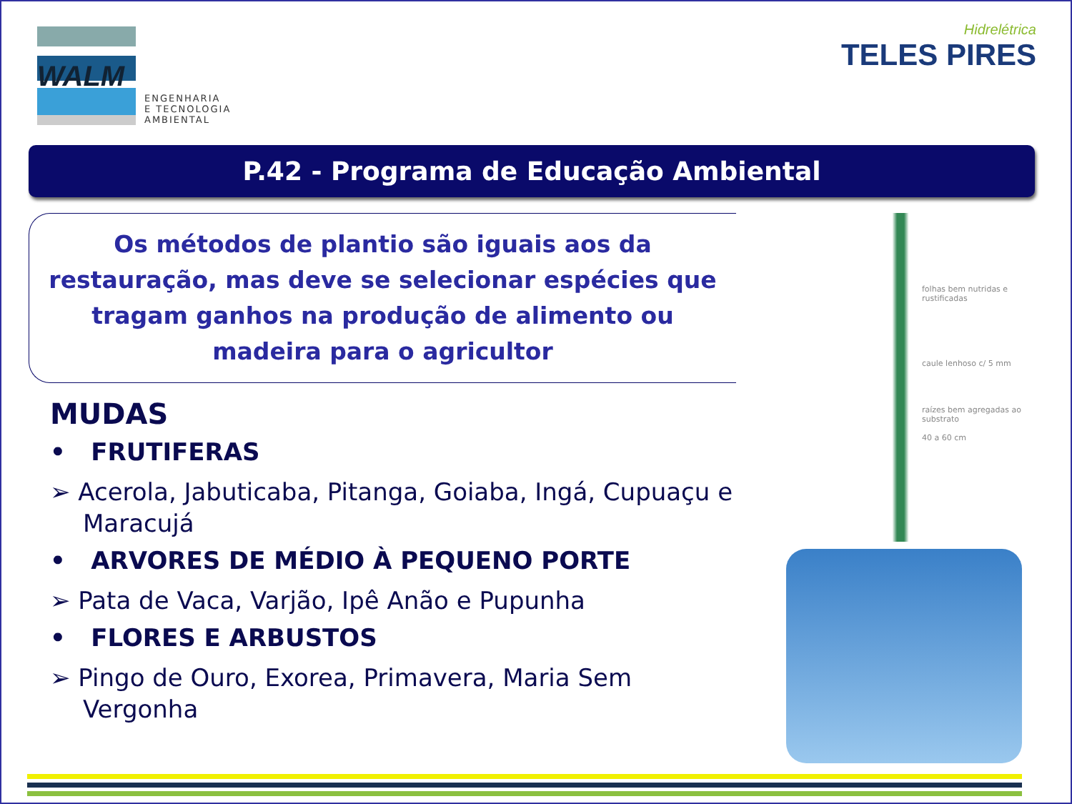WALM
ENGENHARIA
E TECNOLOGIA
AMBIENTAL
Hidrelétrica
TELES PIRES
P.42 - Programa de Educação Ambiental
Os métodos de plantio são iguais aos da restauração, mas deve se selecionar espécies que tragam ganhos na produção de alimento ou madeira para o agricultor
MUDAS
• FRUTIFERAS
➢ Acerola, Jabuticaba, Pitanga, Goiaba, Ingá, Cupuaçu e Maracujá
• ARVORES DE MÉDIO À PEQUENO PORTE
➢ Pata de Vaca, Varjão, Ipê Anão e Pupunha
• FLORES E ARBUSTOS
➢ Pingo de Ouro, Exorea, Primavera, Maria Sem Vergonha
folhas bem nutridas e rustificadas
caule lenhoso c/ 5 mm
raízes bem agregadas ao substrato
40 a 60 cm